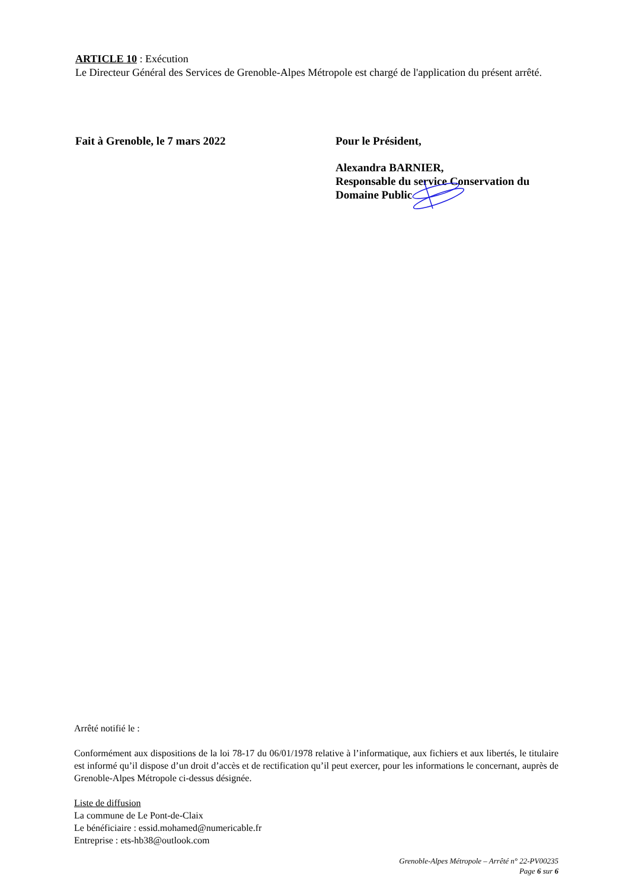ARTICLE 10 : Exécution
Le Directeur Général des Services de Grenoble-Alpes Métropole est chargé de l'application du présent arrêté.
Fait à Grenoble, le 7 mars 2022 Pour le Président,
Alexandra BARNIER,
Responsable du service Conservation du
Domaine Public
Arrêté notifié le :
Conformément aux dispositions de la loi 78-17 du 06/01/1978 relative à l’informatique, aux fichiers et aux libertés, le titulaire est informé qu’il dispose d’un droit d’accès et de rectification qu’il peut exercer, pour les informations le concernant, auprès de Grenoble-Alpes Métropole ci-dessus désignée.
Liste de diffusion
La commune de Le Pont-de-Claix
Le bénéficiaire : essid.mohamed@numericable.fr
Entreprise : ets-hb38@outlook.com
Grenoble-Alpes Métropole – Arrêté n° 22-PV00235
Page 6 sur 6